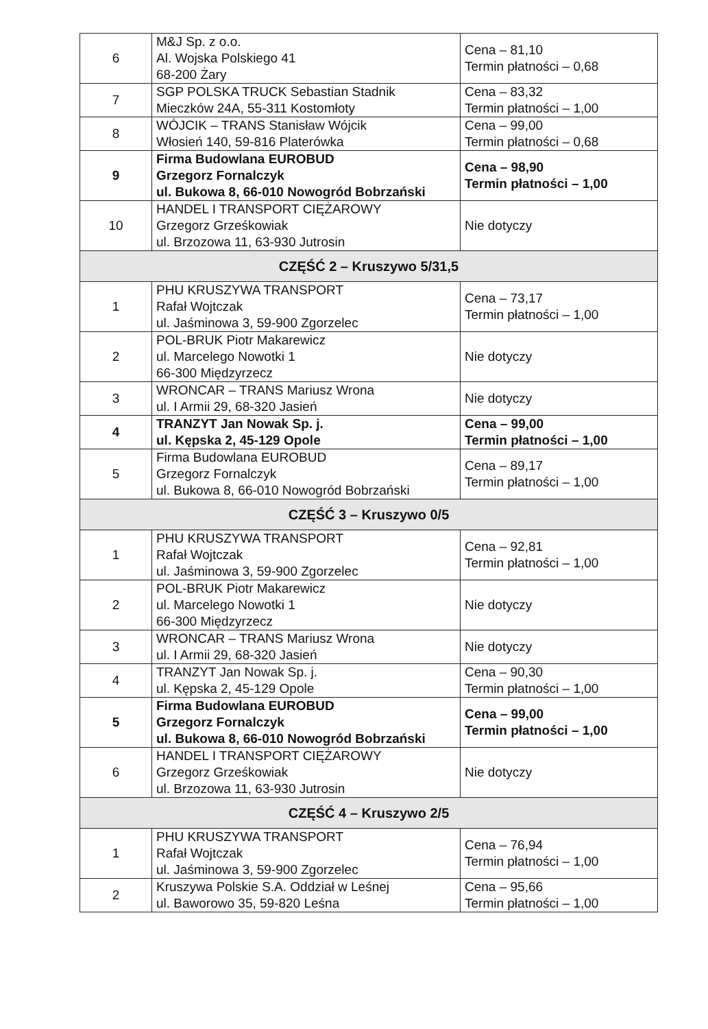| 6 | M&J Sp. z o.o. Al. Wojska Polskiego 41 68-200 Żary | Cena – 81,10 Termin płatności – 0,68 |
| 7 | SGP POLSKA TRUCK Sebastian Stadnik Mieczków 24A, 55-311 Kostomłoty | Cena – 83,32 Termin płatności – 1,00 |
| 8 | WÓJCIK – TRANS Stanisław Wójcik Włosień 140, 59-816 Platerówka | Cena – 99,00 Termin płatności – 0,68 |
| 9 | Firma Budowlana EUROBUD Grzegorz Fornalczyk ul. Bukowa 8, 66-010 Nowogród Bobrzański | Cena – 98,90 Termin płatności – 1,00 |
| 10 | HANDEL I TRANSPORT CIĘŻAROWY Grzegorz Grześkowiak ul. Brzozowa 11, 63-930 Jutrosin | Nie dotyczy |
| CZĘŚĆ 2 – Kruszywo 5/31,5 | | |
| 1 | PHU KRUSZYWA TRANSPORT Rafał Wojtczak ul. Jaśminowa 3, 59-900 Zgorzelec | Cena – 73,17 Termin płatności – 1,00 |
| 2 | POL-BRUK Piotr Makarewicz ul. Marcelego Nowotki 1 66-300 Międzyrzecz | Nie dotyczy |
| 3 | WRONCAR – TRANS Mariusz Wrona ul. I Armii 29, 68-320 Jasień | Nie dotyczy |
| 4 | TRANZYT Jan Nowak Sp. j. ul. Kępska 2, 45-129 Opole | Cena – 99,00 Termin płatności – 1,00 |
| 5 | Firma Budowlana EUROBUD Grzegorz Fornalczyk ul. Bukowa 8, 66-010 Nowogród Bobrzański | Cena – 89,17 Termin płatności – 1,00 |
| CZĘŚĆ 3 – Kruszywo 0/5 | | |
| 1 | PHU KRUSZYWA TRANSPORT Rafał Wojtczak ul. Jaśminowa 3, 59-900 Zgorzelec | Cena – 92,81 Termin płatności – 1,00 |
| 2 | POL-BRUK Piotr Makarewicz ul. Marcelego Nowotki 1 66-300 Międzyrzecz | Nie dotyczy |
| 3 | WRONCAR – TRANS Mariusz Wrona ul. I Armii 29, 68-320 Jasień | Nie dotyczy |
| 4 | TRANZYT Jan Nowak Sp. j. ul. Kępska 2, 45-129 Opole | Cena – 90,30 Termin płatności – 1,00 |
| 5 | Firma Budowlana EUROBUD Grzegorz Fornalczyk ul. Bukowa 8, 66-010 Nowogród Bobrzański | Cena – 99,00 Termin płatności – 1,00 |
| 6 | HANDEL I TRANSPORT CIĘŻAROWY Grzegorz Grześkowiak ul. Brzozowa 11, 63-930 Jutrosin | Nie dotyczy |
| CZĘŚĆ 4 – Kruszywo 2/5 | | |
| 1 | PHU KRUSZYWA TRANSPORT Rafał Wojtczak ul. Jaśminowa 3, 59-900 Zgorzelec | Cena – 76,94 Termin płatności – 1,00 |
| 2 | Kruszywa Polskie S.A. Oddział w Leśnej ul. Baworowo 35, 59-820 Leśna | Cena – 95,66 Termin płatności – 1,00 |